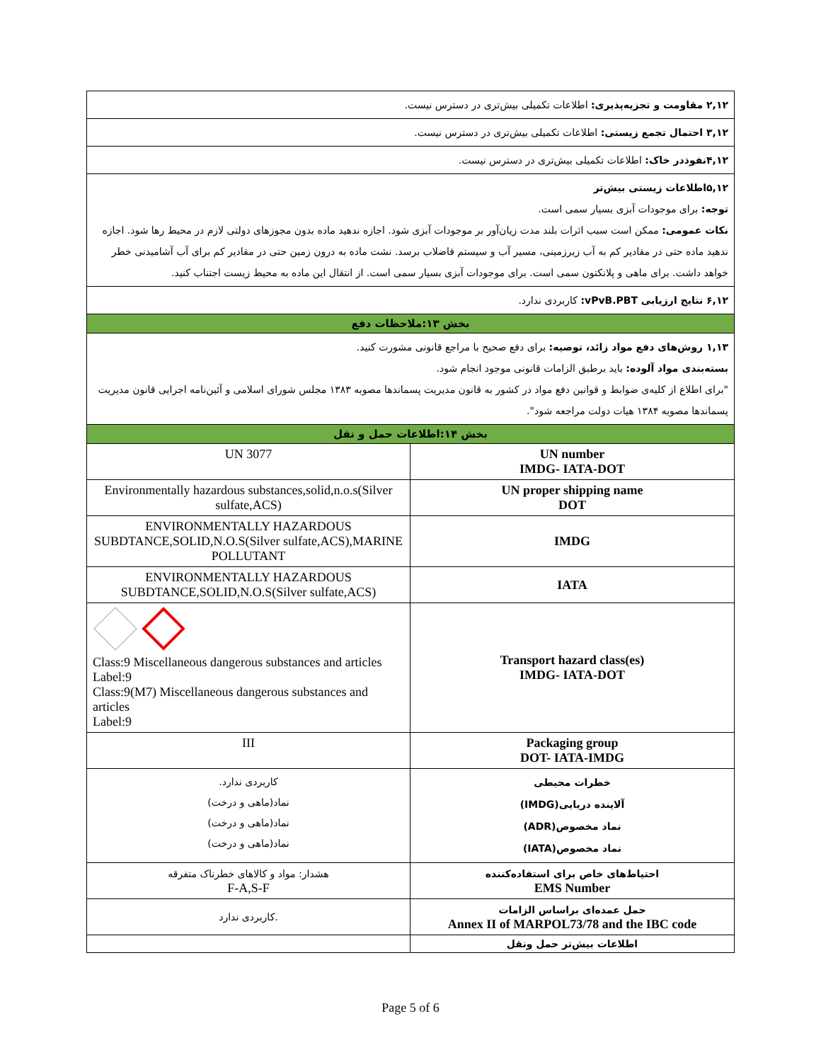| ۲,۱۲ مقاومت و تجزیه‌پذیری: اطلاعات تکمیلی بیش‌تری در دسترس نیست. | |
| ۳,۱۲ احتمال تجمع زیستی: اطلاعات تکمیلی بیش‌تری در دسترس نیست. | |
| ۴,۱۲نفوذدر خاک: اطلاعات تکمیلی بیش‌تری در دسترس نیست. | |
| ۵,۱۲اطلاعات زیستی بیش‌تر توجه: برای موجودات آبزی بسیار سمی است. نکات عمومی: ممکن است سبب اثرات بلند مدت زیان‌آور بر موجودات آبزی شود. اجازه ندهید ماده بدون مجوزهای دولتی لازم در محیط رها شود. اجازه ندهید ماده حتی در مقادیر کم به آب زیرزمینی، مسیر آب و سیستم فاضلاب برسد. نشت ماده به درون زمین حتی در مقادیر کم برای آب آشامیدنی خطر خواهد داشت. برای ماهی و پلانکتون سمی است. برای موجودات آبزی بسیار سمی است. از انتقال این ماده به محیط زیست اجتناب کنید. | |
| ۶,۱۲ نتایج ارزیابی vPvB.PBT: کاربردی ندارد. | |
| بخش ۱۳:ملاحظات دفع | |
| ۱,۱۳ روش‌های دفع مواد زائد، توصیه: برای دفع صحیح با مراجع قانونی مشورت کنید. بسته‌بندی مواد آلوده: باید برطبق الزامات قانونی موجود انجام شود. "برای اطلاع از کلیه‌ی ضوابط و قوانین دفع مواد در کشور به قانون مدیریت پسماندها مصوبه ۱۳۸۳ مجلس شورای اسلامی و آئین‌نامه اجرایی قانون مدیریت پسماندها مصوبه ۱۳۸۴ هیات دولت مراجعه شود". | |
| بخش ۱۴:اطلاعات حمل و نقل | |
| UN 3077 | UN number IMDG- IATA-DOT |
| Environmentally hazardous substances,solid,n.o.s(Silver sulfate,ACS) | UN proper shipping name DOT |
| ENVIRONMENTALLY HAZARDOUS SUBDTANCE,SOLID,N.O.S(Silver sulfate,ACS),MARINE POLLUTANT | IMDG |
| ENVIRONMENTALLY HAZARDOUS SUBDTANCE,SOLID,N.O.S(Silver sulfate,ACS) | IATA |
| Class:9 Miscellaneous dangerous substances and articles Label:9 Class:9(M7) Miscellaneous dangerous substances and articles Label:9 | Transport hazard class(es) IMDG- IATA-DOT |
| III | Packaging group DOT- IATA-IMDG |
| کاربردی ندارد. نماد(ماهی و درخت) نماد(ماهی و درخت) نماد(ماهی و درخت) | خطرات محیطی آلاینده دریایی(IMDG) نماد مخصوص(ADR) نماد مخصوص(IATA) |
| هشدار: مواد و کالاهای خطرناک متفرقه F-A,S-F | احتیاط‌های خاص برای استفاده‌کننده EMS Number |
| کاربردی ندارد. | حمل عمده‌ای براساس الزامات Annex II of MARPOL73/78 and the IBC code |
| | اطلاعات بیش‌تر حمل ونقل |
Page 5 of 6